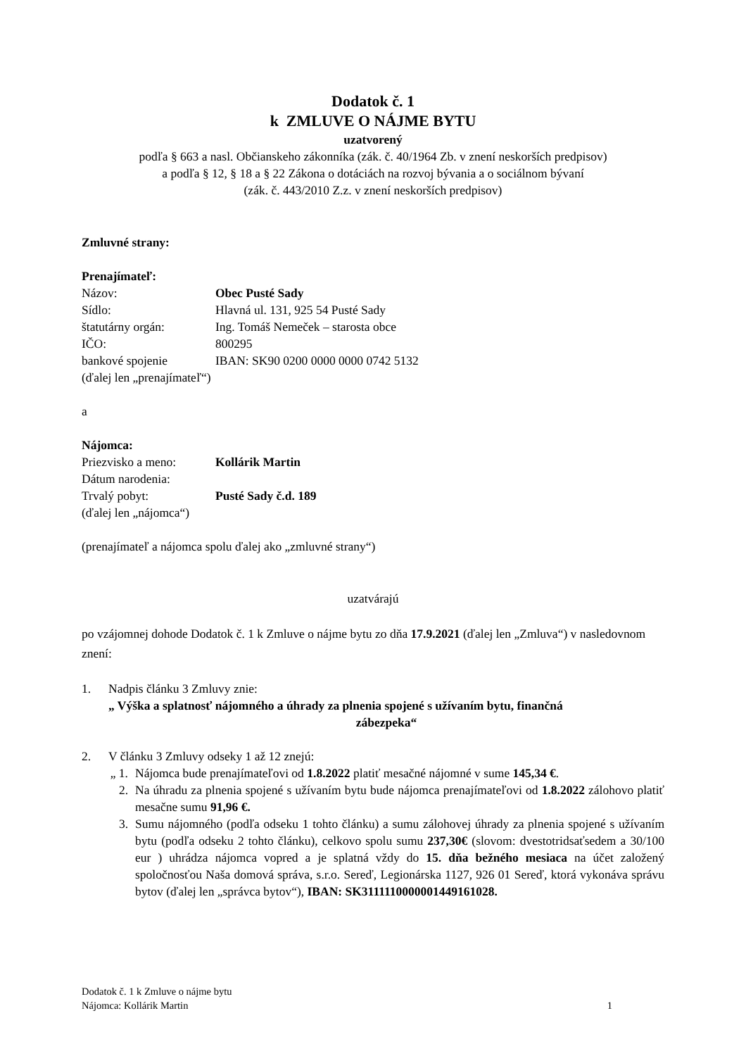Dodatok č. 1
k ZMLUVE O NÁJME BYTU
uzatvorený
podľa § 663 a nasl. Občianskeho zákonníka (zák. č. 40/1964 Zb. v znení neskorších predpisov)
a podľa § 12, § 18 a § 22 Zákona o dotáciách na rozvoj bývania a o sociálnom bývaní
(zák. č. 443/2010 Z.z. v znení neskorších predpisov)
Zmluvné strany:
Prenajímateľ:
Názov: Obec Pusté Sady
Sídlo: Hlavná ul. 131, 925 54 Pusté Sady
štatutárny orgán: Ing. Tomáš Nemeček – starosta obce
IČO: 800295
bankové spojenie IBAN: SK90 0200 0000 0000 0742 5132
(ďalej len „prenajímateľ“)
a
Nájomca:
Priezvisko a meno: Kollárik Martin
Dátum narodenia:
Trvalý pobyt: Pusté Sady č.d. 189
(ďalej len „nájomca“)
(prenajímateľ a nájomca spolu ďalej ako „zmluvné strany“)
uzatvárajú
po vzájomnej dohode Dodatok č. 1 k Zmluve o nájme bytu zo dňa 17.9.2021 (ďalej len „Zmluva“) v nasledovnom znení:
1. Nadpis článku 3 Zmluvy znie:
„ Výška a splatnosť nájomného a úhrady za plnenia spojené s užívaním bytu, finančná
zábezpeka“
2. V článku 3 Zmluvy odseky 1 až 12 znejú:
„ 1.
Nájomca bude prenajímateľovi od 1.8.2022 platiť mesačné nájomné v sume 145,34 €.
2. Na úhradu za plnenia spojené s užívaním bytu bude nájomca prenajímateľovi od 1.8.2022 zálohovo platiť mesačne sumu 91,96 €.
3. Sumu nájomného (podľa odseku 1 tohto článku) a sumu zálohovej úhrady za plnenia spojené s užívaním bytu (podľa odseku 2 tohto článku), celkovo spolu sumu 237,30€ (slovom: dvestotridsaťsedem a 30/100 eur ) uhrádza nájomca vopred a je splatná vždy do 15. dňa bežného mesiaca na účet založený spoločnosťou Naša domová správa, s.r.o. Sereď, Legionárska 1127, 926 01 Sereď, ktorá vykonáva správu bytov (ďalej len „správca bytov“), IBAN: SK3111110000001449161028.
Dodatok č. 1 k Zmluve o nájme bytu
Nájomca: Kollárik Martin 1